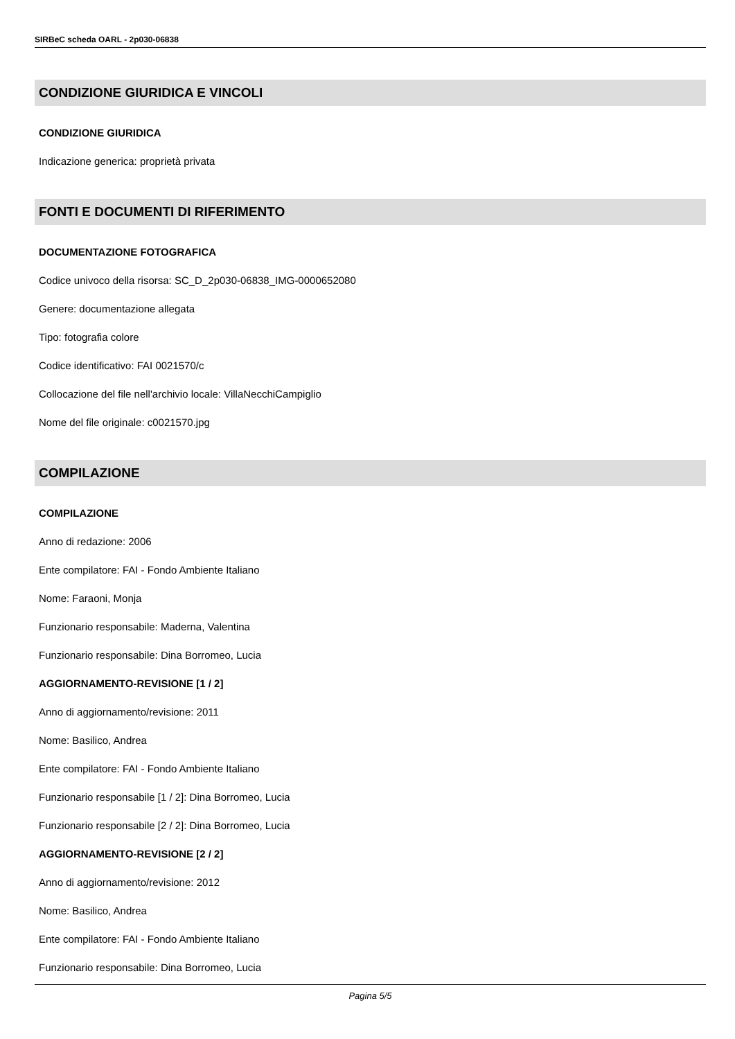SIRBeC scheda OARL - 2p030-06838
CONDIZIONE GIURIDICA E VINCOLI
CONDIZIONE GIURIDICA
Indicazione generica: proprietà privata
FONTI E DOCUMENTI DI RIFERIMENTO
DOCUMENTAZIONE FOTOGRAFICA
Codice univoco della risorsa: SC_D_2p030-06838_IMG-0000652080
Genere: documentazione allegata
Tipo: fotografia colore
Codice identificativo: FAI 0021570/c
Collocazione del file nell'archivio locale: VillaNecchiCampiglio
Nome del file originale: c0021570.jpg
COMPILAZIONE
COMPILAZIONE
Anno di redazione: 2006
Ente compilatore: FAI - Fondo Ambiente Italiano
Nome: Faraoni, Monja
Funzionario responsabile: Maderna, Valentina
Funzionario responsabile: Dina Borromeo, Lucia
AGGIORNAMENTO-REVISIONE [1 / 2]
Anno di aggiornamento/revisione: 2011
Nome: Basilico, Andrea
Ente compilatore: FAI - Fondo Ambiente Italiano
Funzionario responsabile [1 / 2]: Dina Borromeo, Lucia
Funzionario responsabile [2 / 2]: Dina Borromeo, Lucia
AGGIORNAMENTO-REVISIONE [2 / 2]
Anno di aggiornamento/revisione: 2012
Nome: Basilico, Andrea
Ente compilatore: FAI - Fondo Ambiente Italiano
Funzionario responsabile: Dina Borromeo, Lucia
Pagina 5/5